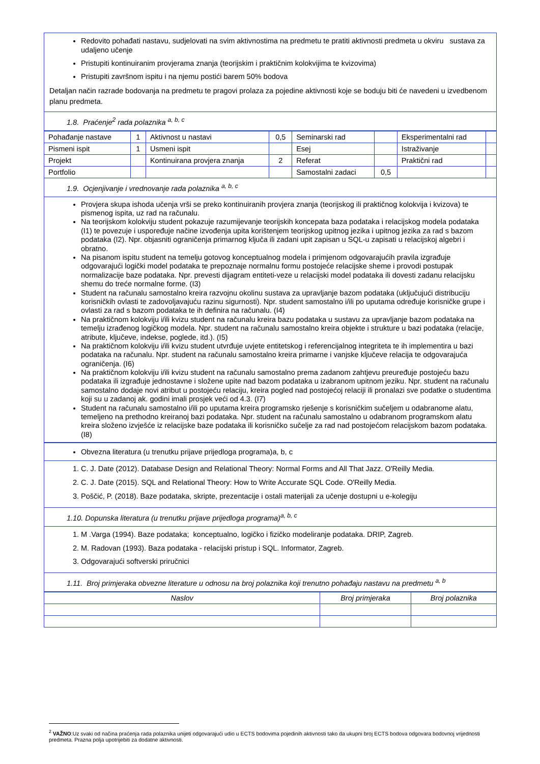Redovito pohađati nastavu, sudjelovati na svim aktivnostima na predmetu te pratiti aktivnosti predmeta u okviru sustava za udaljeno učenje
Pristupiti kontinuiranim provjerama znanja (teorijskim i praktičnim kolokvijima te kvizovima)
Pristupiti završnom ispitu i na njemu postići barem 50% bodova
Detaljan način razrade bodovanja na predmetu te pragovi prolaza za pojedine aktivnosti koje se boduju biti će navedeni u izvedbenom planu predmeta.
1.8. Praćenje<sup>2</sup> rada polaznika <sup>a, b, c</sup>
| Pohađanje nastave | 1 | Aktivnost u nastavi | 0,5 | Seminarski rad | | Eksperimentalni rad | |
| Pismeni ispit | 1 | Usmeni ispit | | Esej | | Istraživanje | |
| Projekt | | Kontinuirana provjera znanja | 2 | Referat | | Praktični rad | |
| Portfolio | | | | Samostalni zadaci | 0,5 | | |
1.9. Ocjenjivanje i vrednovanje rada polaznika <sup>a, b, c</sup>
Provjera skupa ishoda učenja vrši se preko kontinuiranih provjera znanja (teorijskog ili praktičnog kolokvija i kvizova) te pismenog ispita, uz rad na računalu.
Na teorijskom kolokviju student pokazuje razumijevanje teorijskih koncepata baza podataka i relacijskog modela podataka (I1) te povezuje i uspoređuje načine izvođenja upita korištenjem teorijskog upitnog jezika i upitnog jezika za rad s bazom podataka (I2). Npr. objasniti ograničenja primarnog ključa ili zadani upit zapisan u SQL-u zapisati u relacijskoj algebri i obratno.
Na pisanom ispitu student na temelju gotovog konceptualnog modela i primjenom odgovarajućih pravila izgrađuje odgovarajući logički model podataka te prepoznaje normalnu formu postojeće relacijske sheme i provodi postupak normalizacije baze podataka. Npr. prevesti dijagram entiteti-veze u relacijski model podataka ili dovesti zadanu relacijsku shemu do treće normalne forme. (I3)
Student na računalu samostalno kreira razvojnu okolinu sustava za upravljanje bazom podataka (uključujući distribuciju korisničkih ovlasti te zadovoljavajuću razinu sigurnosti). Npr. student samostalno i/ili po uputama određuje korisničke grupe i ovlasti za rad s bazom podataka te ih definira na računalu. (I4)
Na praktičnom kolokviju i/ili kvizu student na računalu kreira bazu podataka u sustavu za upravljanje bazom podataka na temelju izrađenog logičkog modela. Npr. student na računalu samostalno kreira objekte i strukture u bazi podataka (relacije, atribute, ključeve, indekse, poglede, itd.). (I5)
Na praktičnom kolokviju i/ili kvizu student utvrđuje uvjete entitetskog i referencijalnog integriteta te ih implementira u bazi podataka na računalu. Npr. student na računalu samostalno kreira primarne i vanjske ključeve relacija te odgovarajuća ograničenja. (I6)
Na praktičnom kolokviju i/ili kvizu student na računalu samostalno prema zadanom zahtjevu preuređuje postojeću bazu podataka ili izgrađuje jednostavne i složene upite nad bazom podataka u izabranom upitnom jeziku. Npr. student na računalu samostalno dodaje novi atribut u postojeću relaciju, kreira pogled nad postojećoj relaciji ili pronalazi sve podatke o studentima koji su u zadanoj ak. godini imali prosjek veći od 4.3. (I7)
Student na računalu samostalno i/ili po uputama kreira programsko rješenje s korisničkim sučeljem u odabranome alatu, temeljeno na prethodno kreiranoj bazi podataka. Npr. student na računalu samostalno u odabranom programskom alatu kreira složeno izvješće iz relacijske baze podataka ili korisničko sučelje za rad nad postojećom relacijskom bazom podataka. (I8)
Obvezna literatura (u trenutku prijave prijedloga programa)a, b, c
1. C. J. Date (2012). Database Design and Relational Theory: Normal Forms and All That Jazz. O'Reilly Media.
2. C. J. Date (2015). SQL and Relational Theory: How to Write Accurate SQL Code. O'Reilly Media.
3. Poščić, P. (2018). Baze podataka, skripte, prezentacije i ostali materijali za učenje dostupni u e-kolegiju
1.10. Dopunska literatura (u trenutku prijave prijedloga programa)<sup>a, b, c</sup>
1. M .Varga (1994). Baze podataka; konceptualno, logičko i fizičko modeliranje podataka. DRIP, Zagreb.
2. M. Radovan (1993). Baza podataka - relacijski pristup i SQL. Informator, Zagreb.
3. Odgovarajući softverski priručnici
1.11. Broj primjeraka obvezne literature u odnosu na broj polaznika koji trenutno pohađaju nastavu na predmetu <sup>a, b</sup>
| Naslov | Broj primjeraka | Broj polaznika |
<sup>2</sup> VAŽNO:Uz svaki od načina praćenja rada polaznika unijeti odgovarajući udio u ECTS bodovima pojedinih aktivnosti tako da ukupni broj ECTS bodova odgovara bodovnoj vrijednosti predmeta. Prazna polja upotrijebiti za dodatne aktivnosti.